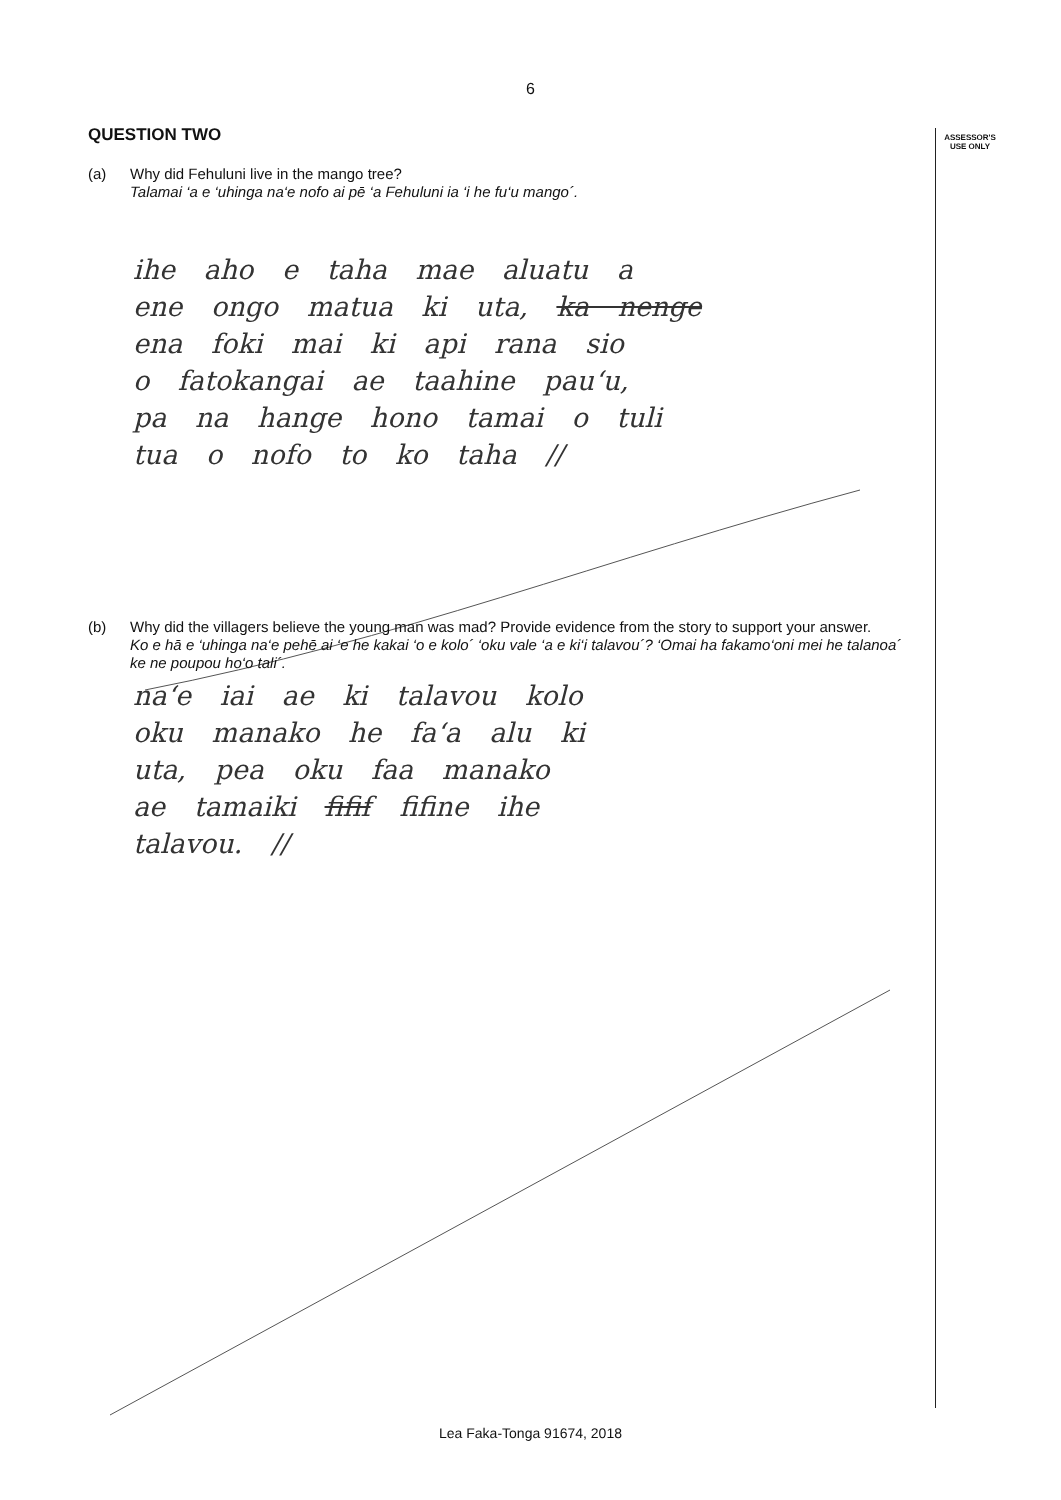6
ASSESSOR'S
USE ONLY
QUESTION TWO
(a)
Why did Fehuluni live in the mango tree?
Talamai ‘a e ‘uhinga na‘e nofo ai pē ‘a Fehuluni ia ‘i he fu‘u mango´.
ihe aho e taha mae aluatu a
ene ongo matua ki uta, ka nenge
ena foki mai ki api rana sio
o fatokangai ae taahine pau‘u,
pa na hange hono tamai o tuli
tua o nofo to ko taha //
(b)
Why did the villagers believe the young man was mad? Provide evidence from the story to support your answer.
Ko e hā e ‘uhinga na‘e pehē ai ‘e he kakai ‘o e kolo´ ‘oku vale ‘a e ki‘i talavou´? ‘Omai ha fakamo‘oni mei he talanoa´ ke ne poupou ho‘o tali´.
na‘e iai ae ki talavou kolo
oku manako he fa‘a alu ki
uta, pea oku faa manako
ae tamaiki fifif fifine ihe
talavou. //
Lea Faka-Tonga 91674, 2018